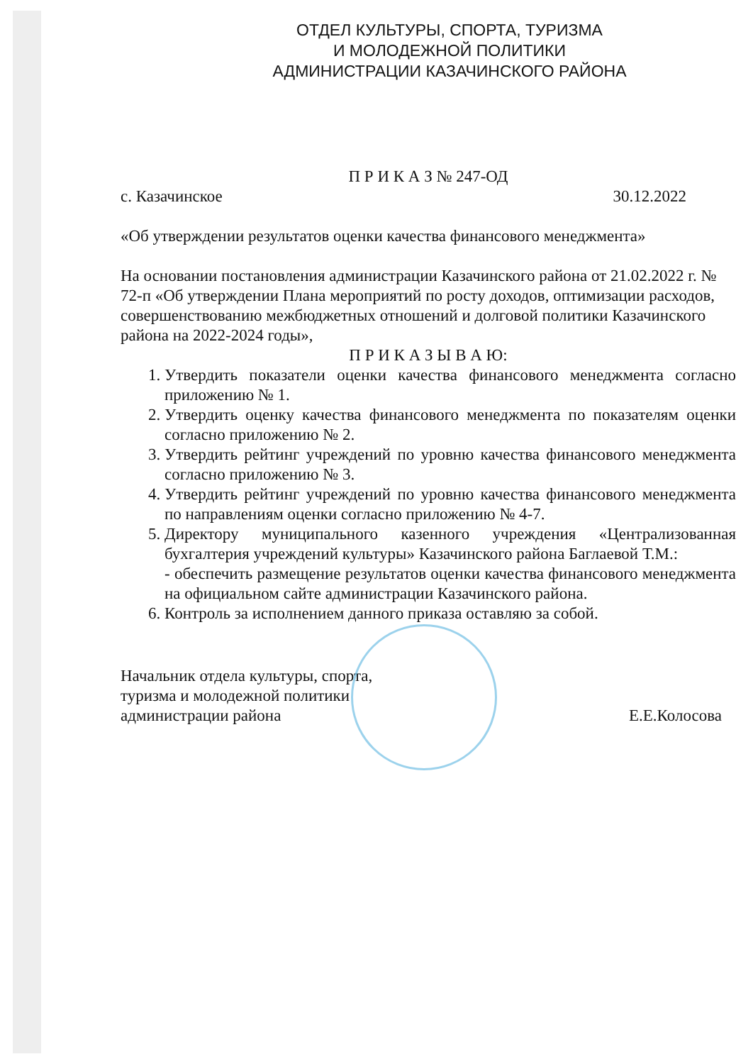ОТДЕЛ КУЛЬТУРЫ, СПОРТА, ТУРИЗМА
И МОЛОДЕЖНОЙ ПОЛИТИКИ
АДМИНИСТРАЦИИ КАЗАЧИНСКОГО РАЙОНА
П Р И К А З № 247-ОД
с. Казачинское 30.12.2022
«Об утверждении результатов оценки качества финансового менеджмента»
На основании постановления администрации Казачинского района от 21.02.2022 г. № 72-п «Об утверждении Плана мероприятий по росту доходов, оптимизации расходов, совершенствованию межбюджетных отношений и долговой политики Казачинского района на 2022-2024 годы»,
П Р И К А З Ы В А Ю:
1. Утвердить показатели оценки качества финансового менеджмента согласно приложению № 1.
2. Утвердить оценку качества финансового менеджмента по показателям оценки согласно приложению № 2.
3. Утвердить рейтинг учреждений по уровню качества финансового менеджмента согласно приложению № 3.
4. Утвердить рейтинг учреждений по уровню качества финансового менеджмента по направлениям оценки согласно приложению № 4-7.
5. Директору муниципального казенного учреждения «Централизованная бухгалтерия учреждений культуры» Казачинского района Баглаевой Т.М.:
- обеспечить размещение результатов оценки качества финансового менеджмента на официальном сайте администрации Казачинского района.
6. Контроль за исполнением данного приказа оставляю за собой.
Начальник отдела культуры, спорта,
туризма и молодежной политики
администрации района Е.Е.Колосова